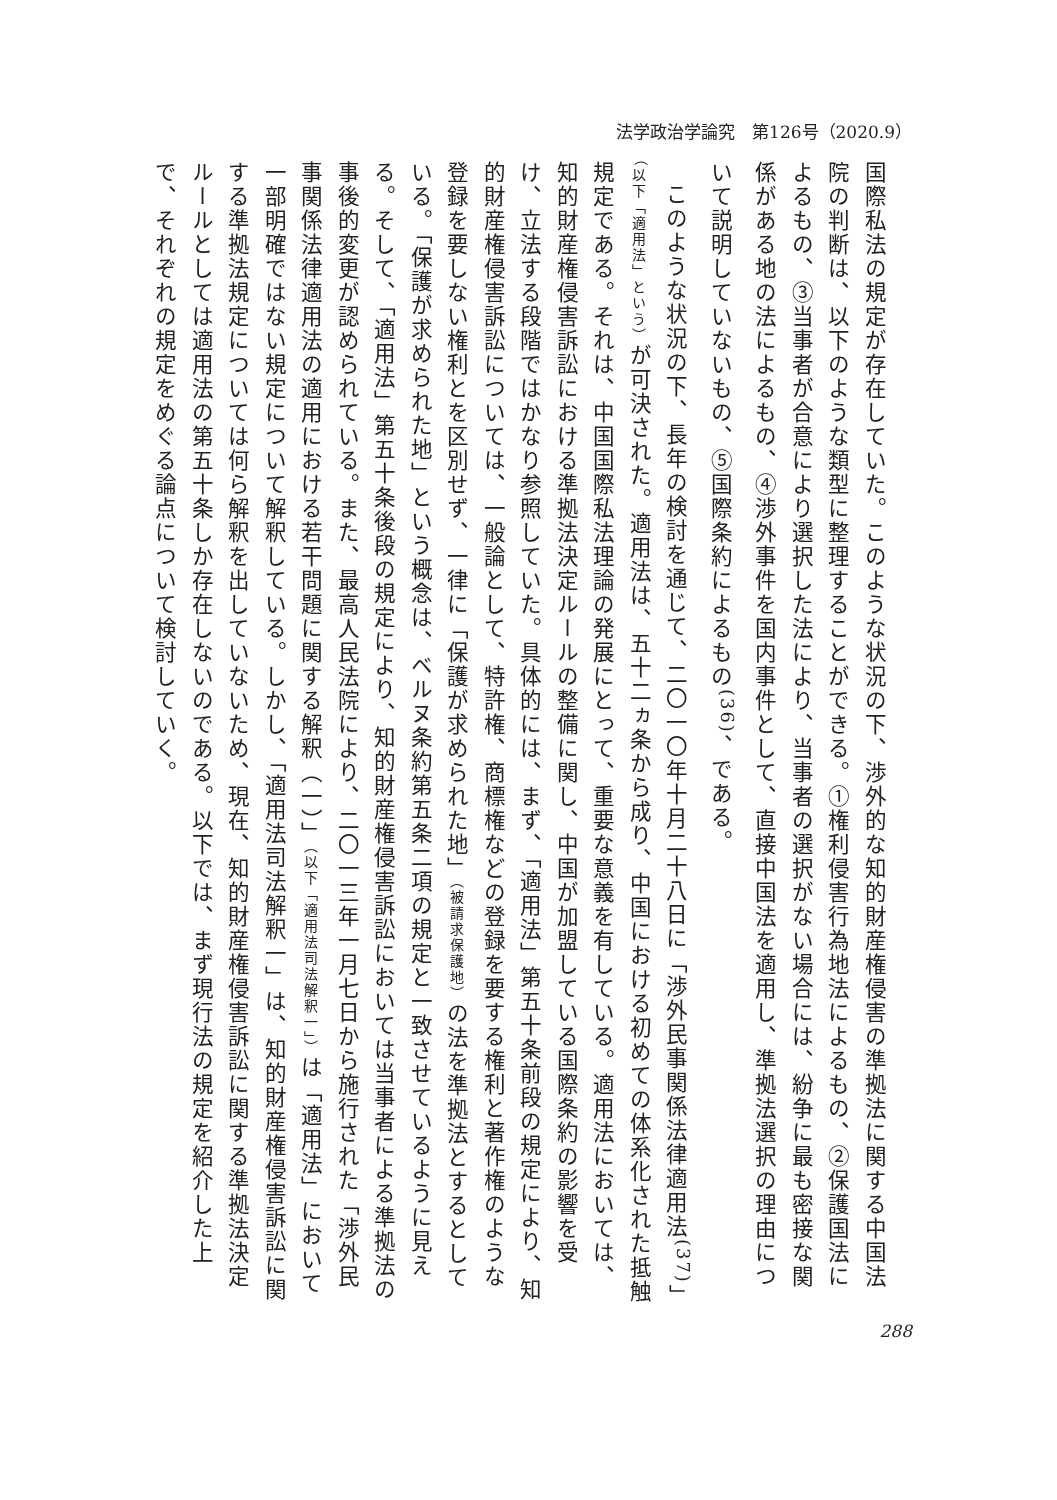法学政治学論究　第126号（2020.9）
国際私法の規定が存在していた。このような状況の下、渉外的な知的財産権侵害の準拠法に関する中国法院の判断は、以下のような類型に整理することができる。①権利侵害行為地法によるもの、②保護国法によるもの、③当事者が合意により選択した法により、当事者の選択がない場合には、紛争に最も密接な関係がある地の法によるもの、④渉外事件を国内事件として、直接中国法を適用し、準拠法選択の理由について説明していないもの、⑤国際条約によるもの<sup>(36)</sup>、である。
このような状況の下、長年の検討を通じて、二〇一〇年十月二十八日に「渉外民事関係法律適用法<sup>(37)</sup>」（以下「適用法」という）が可決された。適用法は、五十二ヵ条から成り、中国における初めての体系化された抵触規定である。それは、中国国際私法理論の発展にとって、重要な意義を有している。適用法においては、知的財産権侵害訴訟における準拠法決定ルールの整備に関し、中国が加盟している国際条約の影響を受け、立法する段階ではかなり参照していた。具体的には、まず、「適用法」第五十条前段の規定により、知的財産権侵害訴訟については、一般論として、特許権、商標権などの登録を要する権利と著作権のような登録を要しない権利とを区別せず、一律に「保護が求められた地」（被請求保護地）の法を準拠法とするとしている。「保護が求められた地」という概念は、ベルヌ条約第五条二項の規定と一致させているように見える。そして、「適用法」第五十条後段の規定により、知的財産権侵害訴訟においては当事者による準拠法の事後的変更が認められている。また、最高人民法院により、二〇一三年一月七日から施行された「渉外民事関係法律適用法の適用における若干問題に関する解釈（一）」（以下「適用法司法解釈一」）は「適用法」において一部明確ではない規定について解釈している。しかし、「適用法司法解釈一」は、知的財産権侵害訴訟に関する準拠法規定については何ら解釈を出していないため、現在、知的財産権侵害訴訟に関する準拠法決定ルールとしては適用法の第五十条しか存在しないのである。以下では、まず現行法の規定を紹介した上で、それぞれの規定をめぐる論点について検討していく。
288